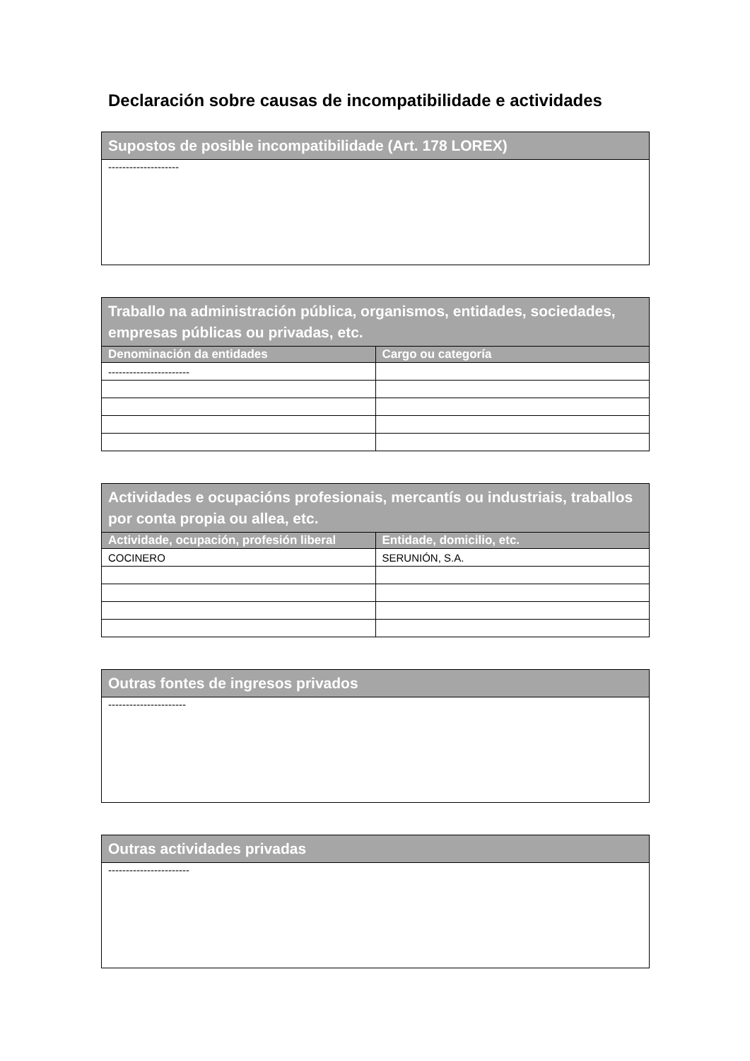Declaración sobre causas de incompatibilidade e actividades
| Supostos de posible incompatibilidade (Art. 178 LOREX) |
| --- |
| -------------------- |
| Traballo na administración pública, organismos, entidades, sociedades, empresas públicas ou privadas, etc. | |
| --- | --- |
| Denominación da entidades | Cargo ou categoría |
| ----------------------- | |
| Actividades e ocupacións profesionais, mercantís ou industriais, traballos por conta propia ou allea, etc. | |
| --- | --- |
| Actividade, ocupación, profesión liberal | Entidade, domicilio, etc. |
| COCINERO | SERUNIÓN, S.A. |
| Outras fontes de ingresos privados |
| --- |
| ---------------------- |
| Outras actividades privadas |
| --- |
| ----------------------- |